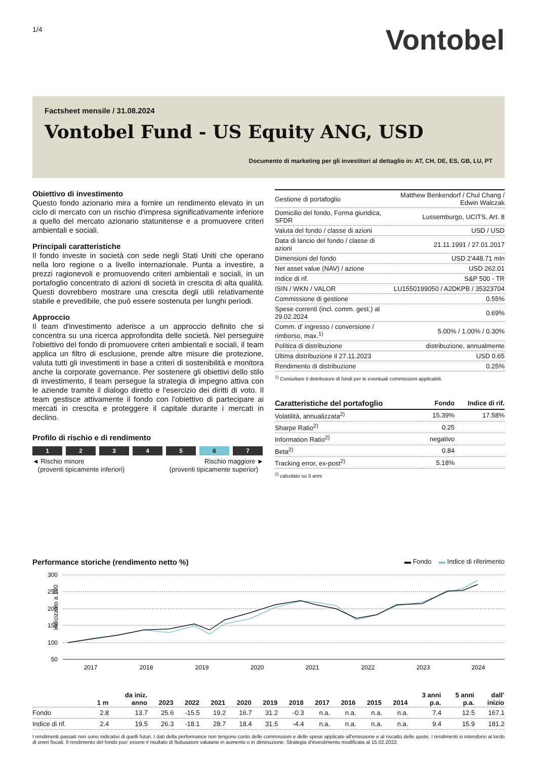1/4
Vontobel
Factsheet mensile / 31.08.2024
Vontobel Fund - US Equity ANG, USD
Documento di marketing per gli investitori al dettaglio in: AT, CH, DE, ES, GB, LU, PT
Obiettivo di investimento
Questo fondo azionario mira a fornire un rendimento elevato in un ciclo di mercato con un rischio d'impresa significativamente inferiore a quello del mercato azionario statunitense e a promuovere criteri ambientali e sociali.
Principali caratteristiche
Il fondo investe in società con sede negli Stati Uniti che operano nella loro regione o a livello internazionale. Punta a investire, a prezzi ragionevoli e promuovendo criteri ambientali e sociali, in un portafoglio concentrato di azioni di società in crescita di alta qualità. Questi dovrebbero mostrare una crescita degli utili relativamente stabile e prevedibile, che può essere sostenuta per lunghi periodi.
Approccio
Il team d'investimento aderisce a un approccio definito che si concentra su una ricerca approfondita delle società. Nel perseguire l'obiettivo del fondo di promuovere criteri ambientali e sociali, il team applica un filtro di esclusione, prende altre misure die protezione, valuta tutti gli investimenti in base a criteri di sostenibilità e monitora anche la corporate governance. Per sostenere gli obiettivi dello stilo di investimento, il team persegue la strategia di impegno attiva con le aziende tramite il dialogo diretto e l'esercizio dei diritti di voto. Il team gestisce attivamente il fondo con l'obiettivo di partecipare ai mercati in crescita e proteggere il capitale durante i mercati in declino.
Profilo di rischio e di rendimento
1 2 3 4 5 6 7
◄ Rischio minore
(proventi tipicamente inferiori)
Rischio maggiore ►
(proventi tipicamente superior)
| Gestione di portafoglio | Matthew Benkendorf / Chul Chang / Edwin Walczak |
| Domicilio del fondo, Forma giuridica, SFDR | Lussemburgo, UCITS, Art. 8 |
| Valuta del fondo / classe di azioni | USD / USD |
| Data di lancio del fondo / classe di azioni | 21.11.1991 / 27.01.2017 |
| Dimensioni del fondo | USD 2'448.71 mln |
| Net asset value (NAV) / azione | USD 262.01 |
| Indice di rif. | S&P 500 - TR |
| ISIN / WKN / VALOR | LU1550199050 / A2DKPB / 35323704 |
| Commissione di gestione | 0.55% |
| Spese correnti (incl. comm. gest.) al 29.02.2024 | 0.69% |
| Comm. d' ingresso / conversione / rimborso, max.<sup>1)</sup> | 5.00% / 1.00% / 0.30% |
| Política di distribuzione | distribuzione, annualmente |
| Ultima distribuzione il 27.11.2023 | USD 0.65 |
| Rendimento di distribuzione | 0.25% |
<sup>1)</sup> Consultare il distributore di fondi per le eventuali commissioni applicabili.
| Caratteristiche del portafoglio | Fondo | Indice di rif. |
| --- | --- | --- |
| Volatilità, annualizzata<sup>2)</sup> | 15.39% | 17.58% |
| Sharpe Ratio<sup>2)</sup> | 0.25 | |
| Information Ratio<sup>2)</sup> | negativo | |
| Beta<sup>2)</sup> | 0.84 | |
| Tracking error, ex-post<sup>2)</sup> | 5.18% | |
<sup>2)</sup> calcolato su 3 anni
Performance storiche (rendimento netto %) ▬ Fondo ▬ Indice di riferimento
indicizzato a 100
300
250
200
150
100
50
2017
2018
2019
2020
2021
2022
2023
2024
| | 1 m | da iniz. anno | 2023 | 2022 | 2021 | 2020 | 2019 | 2018 | 2017 | 2016 | 2015 | 2014 | 3 anni p.a. | 5 anni p.a. | dall' inizio |
| --- | --- | --- | --- | --- | --- | --- | --- | --- | --- | --- | --- | --- | --- | --- | --- |
| Fondo | 2.8 | 13.7 | 25.6 | -15.5 | 19.2 | 16.7 | 31.2 | -0.3 | n.a. | n.a. | n.a. | n.a. | 7.4 | 12.5 | 167.1 |
| Indice di rif. | 2.4 | 19.5 | 26.3 | -18.1 | 28.7 | 18.4 | 31.5 | -4.4 | n.a. | n.a. | n.a. | n.a. | 9.4 | 15.9 | 181.2 |
I rendimenti passati non sono indicativi di quelli futuri. I dati della performance non tengono conto delle commissioni e delle spese applicate all'emissione e al riscatto delle quote. I rendimenti si intendono al lordo di oneri fiscali. Il rendimento del fondo puo' essere il risultato di fluttuazioni valutarie in aumento o in diminuzione. Strategia d'investimento modificata al 15.02.2022.